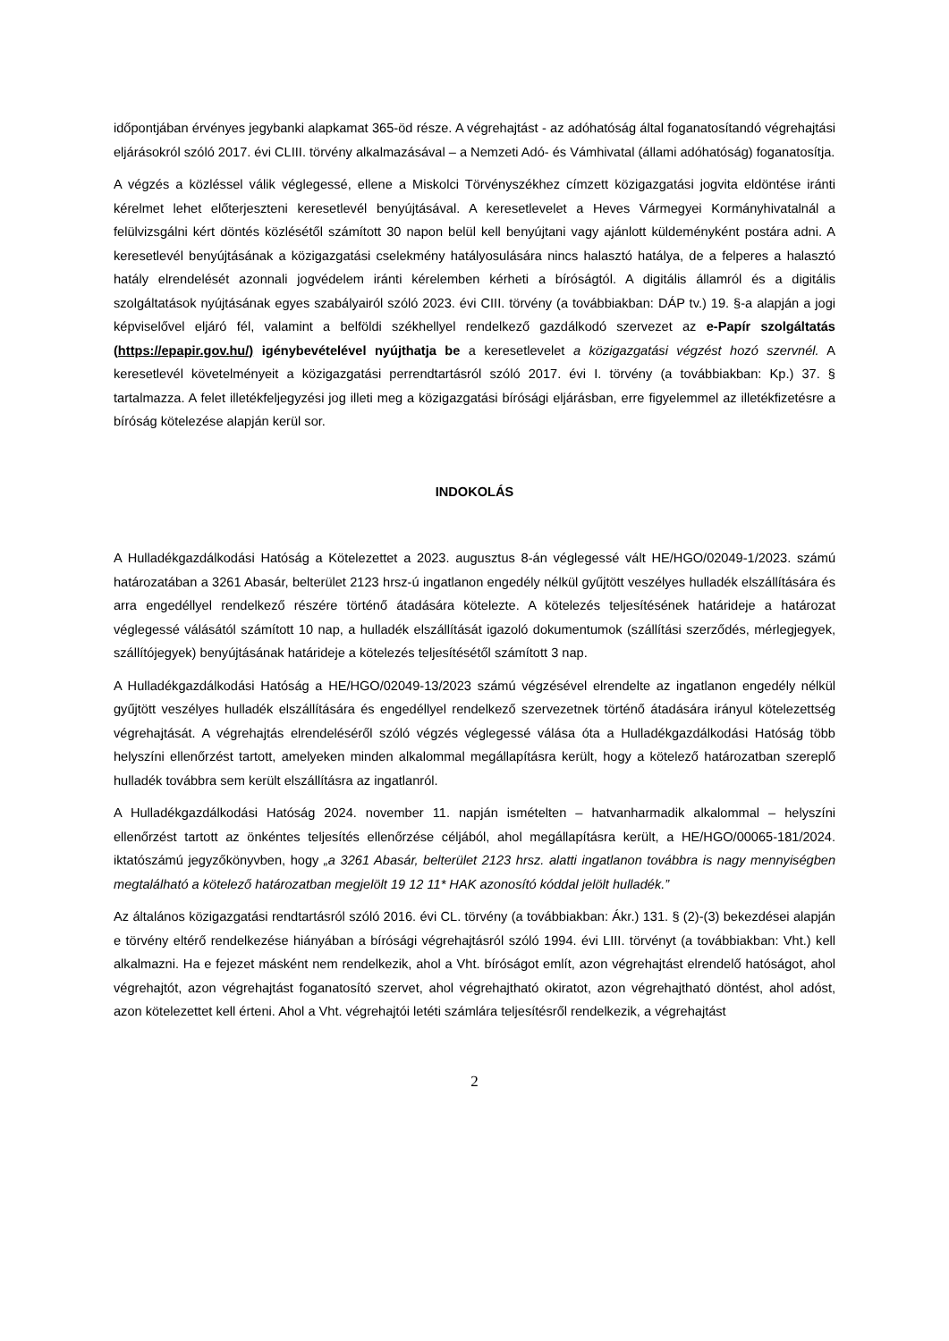időpontjában érvényes jegybanki alapkamat 365-öd része. A végrehajtást - az adóhatóság által foganatosítandó végrehajtási eljárásokról szóló 2017. évi CLIII. törvény alkalmazásával – a Nemzeti Adó- és Vámhivatal (állami adóhatóság) foganatosítja.
A végzés a közléssel válik véglegessé, ellene a Miskolci Törvényszékhez címzett közigazgatási jogvita eldöntése iránti kérelmet lehet előterjeszteni keresetlevél benyújtásával. A keresetlevelet a Heves Vármegyei Kormányhivatalnál a felülvizsgálni kért döntés közlésétől számított 30 napon belül kell benyújtani vagy ajánlott küldeményként postára adni. A keresetlevél benyújtásának a közigazgatási cselekmény hatályosulására nincs halasztó hatálya, de a felperes a halasztó hatály elrendelését azonnali jogvédelem iránti kérelemben kérheti a bíróságtól. A digitális államról és a digitális szolgáltatások nyújtásának egyes szabályairól szóló 2023. évi CIII. törvény (a továbbiakban: DÁP tv.) 19. §-a alapján a jogi képviselővel eljáró fél, valamint a belföldi székhellyel rendelkező gazdálkodó szervezet az e-Papír szolgáltatás (https://epapir.gov.hu/) igénybevételével nyújthatja be a keresetlevelet a közigazgatási végzést hozó szervnél. A keresetlevél követelményeit a közigazgatási perrendtartásról szóló 2017. évi I. törvény (a továbbiakban: Kp.) 37. § tartalmazza. A felet illetékfeljegyzési jog illeti meg a közigazgatási bírósági eljárásban, erre figyelemmel az illetékfizetésre a bíróság kötelezése alapján kerül sor.
INDOKOLÁS
A Hulladékgazdálkodási Hatóság a Kötelezettet a 2023. augusztus 8-án véglegessé vált HE/HGO/02049-1/2023. számú határozatában a 3261 Abasár, belterület 2123 hrsz-ú ingatlanon engedély nélkül gyűjtött veszélyes hulladék elszállítására és arra engedéllyel rendelkező részére történő átadására kötelezte. A kötelezés teljesítésének határideje a határozat véglegessé válásától számított 10 nap, a hulladék elszállítását igazoló dokumentumok (szállítási szerződés, mérlegjegyek, szállítójegyek) benyújtásának határideje a kötelezés teljesítésétől számított 3 nap.
A Hulladékgazdálkodási Hatóság a HE/HGO/02049-13/2023 számú végzésével elrendelte az ingatlanon engedély nélkül gyűjtött veszélyes hulladék elszállítására és engedéllyel rendelkező szervezetnek történő átadására irányul kötelezettség végrehajtását. A végrehajtás elrendeléséről szóló végzés véglegessé válása óta a Hulladékgazdálkodási Hatóság több helyszíni ellenőrzést tartott, amelyeken minden alkalommal megállapításra került, hogy a kötelező határozatban szereplő hulladék továbbra sem került elszállításra az ingatlanról.
A Hulladékgazdálkodási Hatóság 2024. november 11. napján ismételten – hatvanharmadik alkalommal – helyszíni ellenőrzést tartott az önkéntes teljesítés ellenőrzése céljából, ahol megállapításra került, a HE/HGO/00065-181/2024. iktatószámú jegyzőkönyvben, hogy „a 3261 Abasár, belterület 2123 hrsz. alatti ingatlanon továbbra is nagy mennyiségben megtalálható a kötelező határozatban megjelölt 19 12 11* HAK azonosító kóddal jelölt hulladék.”
Az általános közigazgatási rendtartásról szóló 2016. évi CL. törvény (a továbbiakban: Ákr.) 131. § (2)-(3) bekezdései alapján e törvény eltérő rendelkezése hiányában a bírósági végrehajtásról szóló 1994. évi LIII. törvényt (a továbbiakban: Vht.) kell alkalmazni. Ha e fejezet másként nem rendelkezik, ahol a Vht. bíróságot említ, azon végrehajtást elrendelő hatóságot, ahol végrehajtót, azon végrehajtást foganatosító szervet, ahol végrehajtható okiratot, azon végrehajtható döntést, ahol adóst, azon kötelezettet kell érteni. Ahol a Vht. végrehajtói letéti számlára teljesítésről rendelkezik, a végrehajtást
2